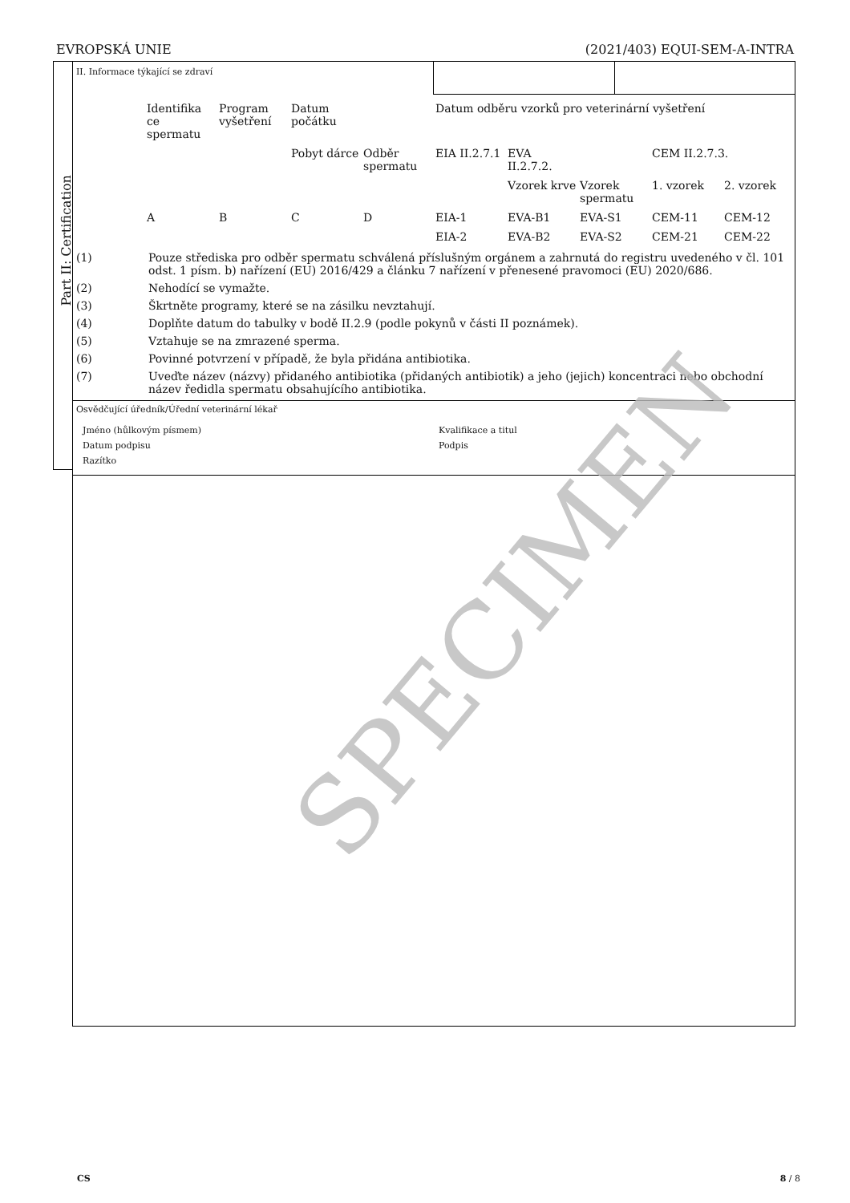EVROPSKÁ UNIE (2021/403) EQUI-SEM-A-INTRA
Part II: Certification
II. Informace týkající se zdraví
| Identifika ce spermatu | Program vyšetření | Datum počátku | | Datum odběru vzorků pro veterinární vyšetření | | | | |
| | | Pobyt dárce | Odběr spermatu | EIA II.2.7.1 | EVA II.2.7.2. | | CEM II.2.7.3. | |
| | | | | | Vzorek krve | Vzorek spermatu | 1. vzorek | 2. vzorek |
| A | B | C | D | EIA-1 | EVA-B1 | EVA-S1 | CEM-11 | CEM-12 |
| | | | | EIA-2 | EVA-B2 | EVA-S2 | CEM-21 | CEM-22 |
(1) Pouze střediska pro odběr spermatu schválená příslušným orgánem a zahrnutá do registru uvedeného v čl. 101 odst. 1 písm. b) nařízení (EU) 2016/429 a článku 7 nařízení v přenesené pravomoci (EU) 2020/686.
(2) Nehodící se vymažte.
(3) Škrtněte programy, které se na zásilku nevztahují.
(4) Doplňte datum do tabulky v bodě II.2.9 (podle pokynů v části II poznámek).
(5) Vztahuje se na zmrazené sperma.
(6) Povinné potvrzení v případě, že byla přidána antibiotika.
(7) Uveďte název (názvy) přidaného antibiotika (přidaných antibiotik) a jeho (jejich) koncentraci nebo obchodní název ředidla spermatu obsahujícího antibiotika.
Osvědčující úředník/Úřední veterinární lékař
Jméno (hůlkovým písmem) Kvalifikace a titul Datum podpisu Podpis Razítko
SPECIMEN
CS 8 / 8